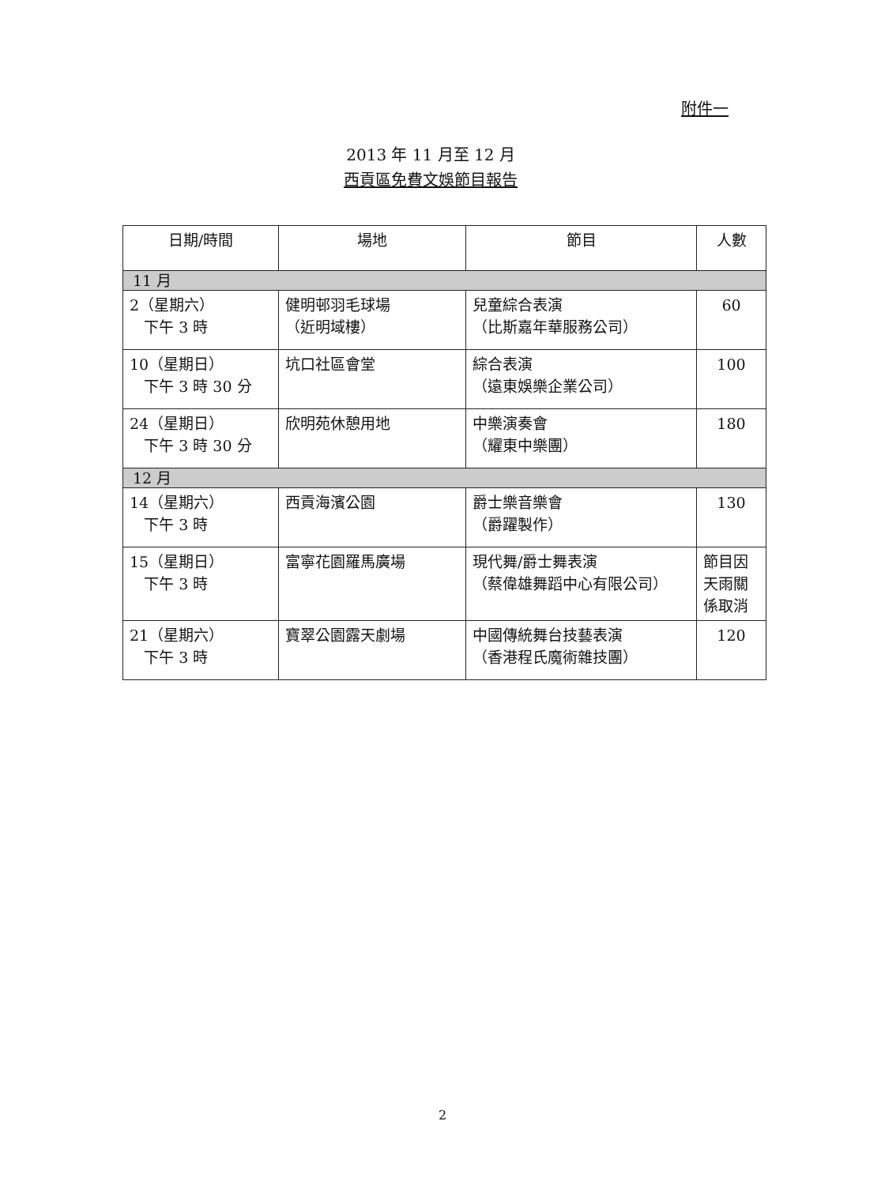附件一
2013 年 11 月至 12 月
西貢區免費文娛節目報告
| 日期/時間 | 場地 | 節目 | 人數 |
| --- | --- | --- | --- |
| 11 月 | | | |
| 2（星期六） 下午 3 時 | 健明邨羽毛球場 （近明域樓） | 兒童綜合表演 （比斯嘉年華服務公司） | 60 |
| 10（星期日） 下午 3 時 30 分 | 坑口社區會堂 | 綜合表演 （遠東娛樂企業公司） | 100 |
| 24（星期日） 下午 3 時 30 分 | 欣明苑休憩用地 | 中樂演奏會 （耀東中樂團） | 180 |
| 12 月 | | | |
| 14（星期六） 下午 3 時 | 西貢海濱公園 | 爵士樂音樂會 （爵躍製作） | 130 |
| 15（星期日） 下午 3 時 | 富寧花園羅馬廣場 | 現代舞/爵士舞表演 （蔡偉雄舞蹈中心有限公司） | 節目因天雨關係取消 |
| 21（星期六） 下午 3 時 | 寶翠公園露天劇場 | 中國傳統舞台技藝表演 （香港程氏魔術雜技團） | 120 |
2